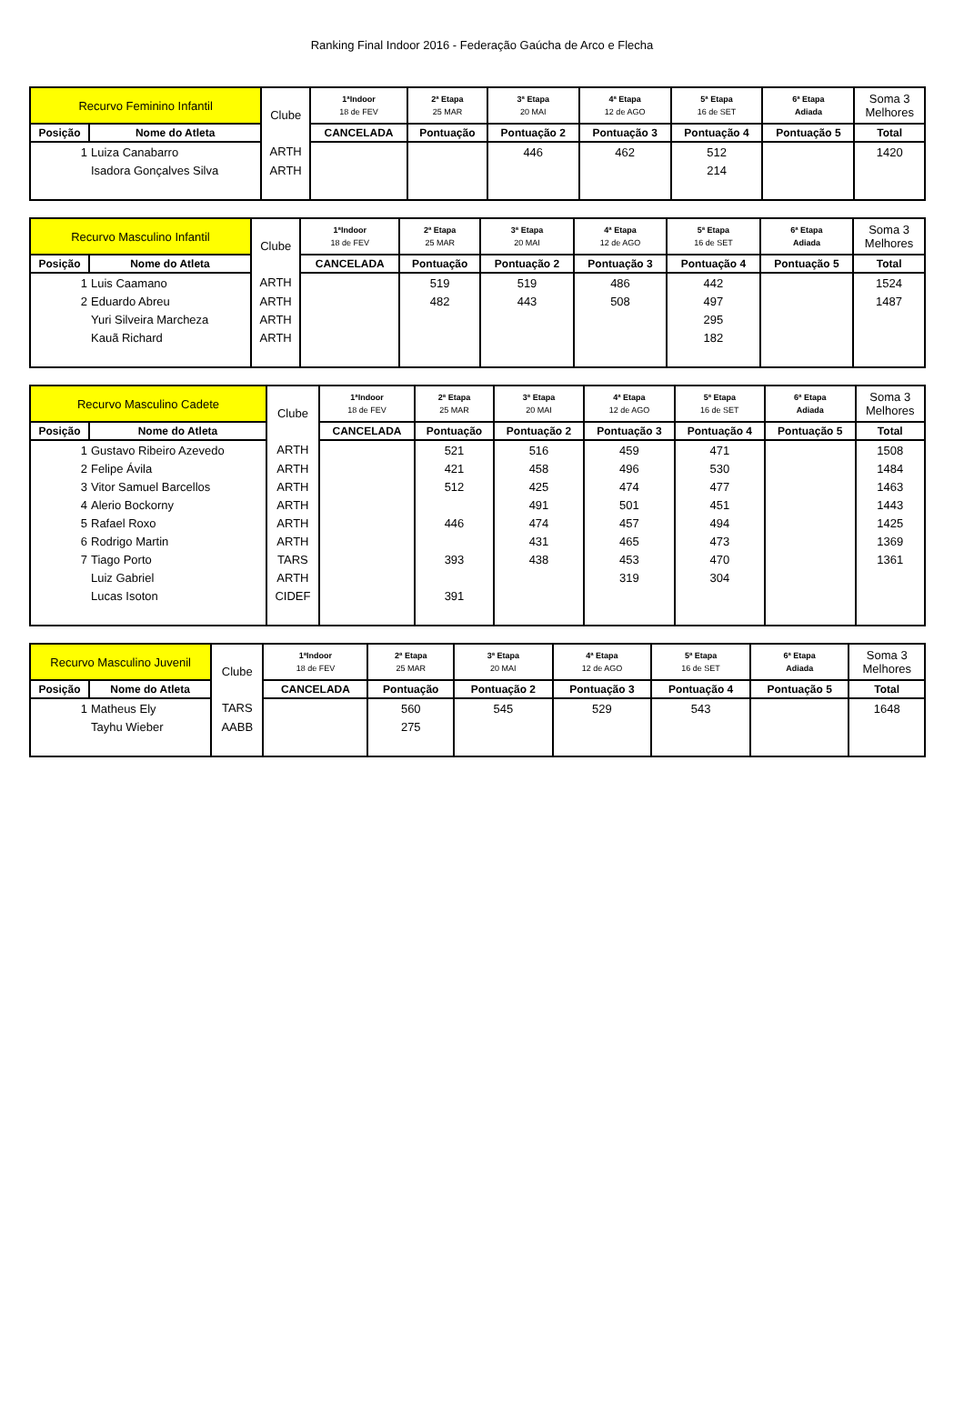Ranking Final Indoor 2016 - Federação Gaúcha de Arco e Flecha
| Recurvo Feminino Infantil | | Clube | 1ªIndoor 18 de FEV | 2ª Etapa 25 MAR | 3ª Etapa 20 MAI | 4ª Etapa 12 de AGO | 5ª Etapa 16 de SET | 6ª Etapa Adiada | Soma 3 Melhores |
| --- | --- | --- | --- | --- | --- | --- | --- | --- | --- |
| Posição | Nome do Atleta | | CANCELADA | Pontuação | Pontuação 2 | Pontuação 3 | Pontuação 4 | Pontuação 5 | Total |
| 1 | Luiza Canabarro | ARTH | | | 446 | 462 | 512 | | 1420 |
| | Isadora Gonçalves Silva | ARTH | | | | | 214 | | |
| Recurvo Masculino Infantil | | Clube | 1ªIndoor 18 de FEV | 2ª Etapa 25 MAR | 3ª Etapa 20 MAI | 4ª Etapa 12 de AGO | 5ª Etapa 16 de SET | 6ª Etapa Adiada | Soma 3 Melhores |
| --- | --- | --- | --- | --- | --- | --- | --- | --- | --- |
| Posição | Nome do Atleta | | CANCELADA | Pontuação | Pontuação 2 | Pontuação 3 | Pontuação 4 | Pontuação 5 | Total |
| 1 | Luis Caamano | ARTH | | 519 | 519 | 486 | 442 | | 1524 |
| 2 | Eduardo Abreu | ARTH | | 482 | 443 | 508 | 497 | | 1487 |
| | Yuri Silveira Marcheza | ARTH | | | | | 295 | | |
| | Kauã Richard | ARTH | | | | | 182 | | |
| Recurvo Masculino Cadete | | Clube | 1ªIndoor 18 de FEV | 2ª Etapa 25 MAR | 3ª Etapa 20 MAI | 4ª Etapa 12 de AGO | 5ª Etapa 16 de SET | 6ª Etapa Adiada | Soma 3 Melhores |
| --- | --- | --- | --- | --- | --- | --- | --- | --- | --- |
| Posição | Nome do Atleta | | CANCELADA | Pontuação | Pontuação 2 | Pontuação 3 | Pontuação 4 | Pontuação 5 | Total |
| 1 | Gustavo Ribeiro Azevedo | ARTH | | 521 | 516 | 459 | 471 | | 1508 |
| 2 | Felipe Ávila | ARTH | | 421 | 458 | 496 | 530 | | 1484 |
| 3 | Vitor Samuel Barcellos | ARTH | | 512 | 425 | 474 | 477 | | 1463 |
| 4 | Alerio Bockorny | ARTH | | | 491 | 501 | 451 | | 1443 |
| 5 | Rafael Roxo | ARTH | | 446 | 474 | 457 | 494 | | 1425 |
| 6 | Rodrigo Martin | ARTH | | | 431 | 465 | 473 | | 1369 |
| 7 | Tiago Porto | TARS | | 393 | 438 | 453 | 470 | | 1361 |
| | Luiz Gabriel | ARTH | | | | 319 | 304 | | |
| | Lucas Isoton | CIDEF | | 391 | | | | | |
| Recurvo Masculino Juvenil | | Clube | 1ªIndoor 18 de FEV | 2ª Etapa 25 MAR | 3ª Etapa 20 MAI | 4ª Etapa 12 de AGO | 5ª Etapa 16 de SET | 6ª Etapa Adiada | Soma 3 Melhores |
| --- | --- | --- | --- | --- | --- | --- | --- | --- | --- |
| Posição | Nome do Atleta | | CANCELADA | Pontuação | Pontuação 2 | Pontuação 3 | Pontuação 4 | Pontuação 5 | Total |
| 1 | Matheus Ely | TARS | | 560 | 545 | 529 | 543 | | 1648 |
| | Tayhu Wieber | AABB | | 275 | | | | | |